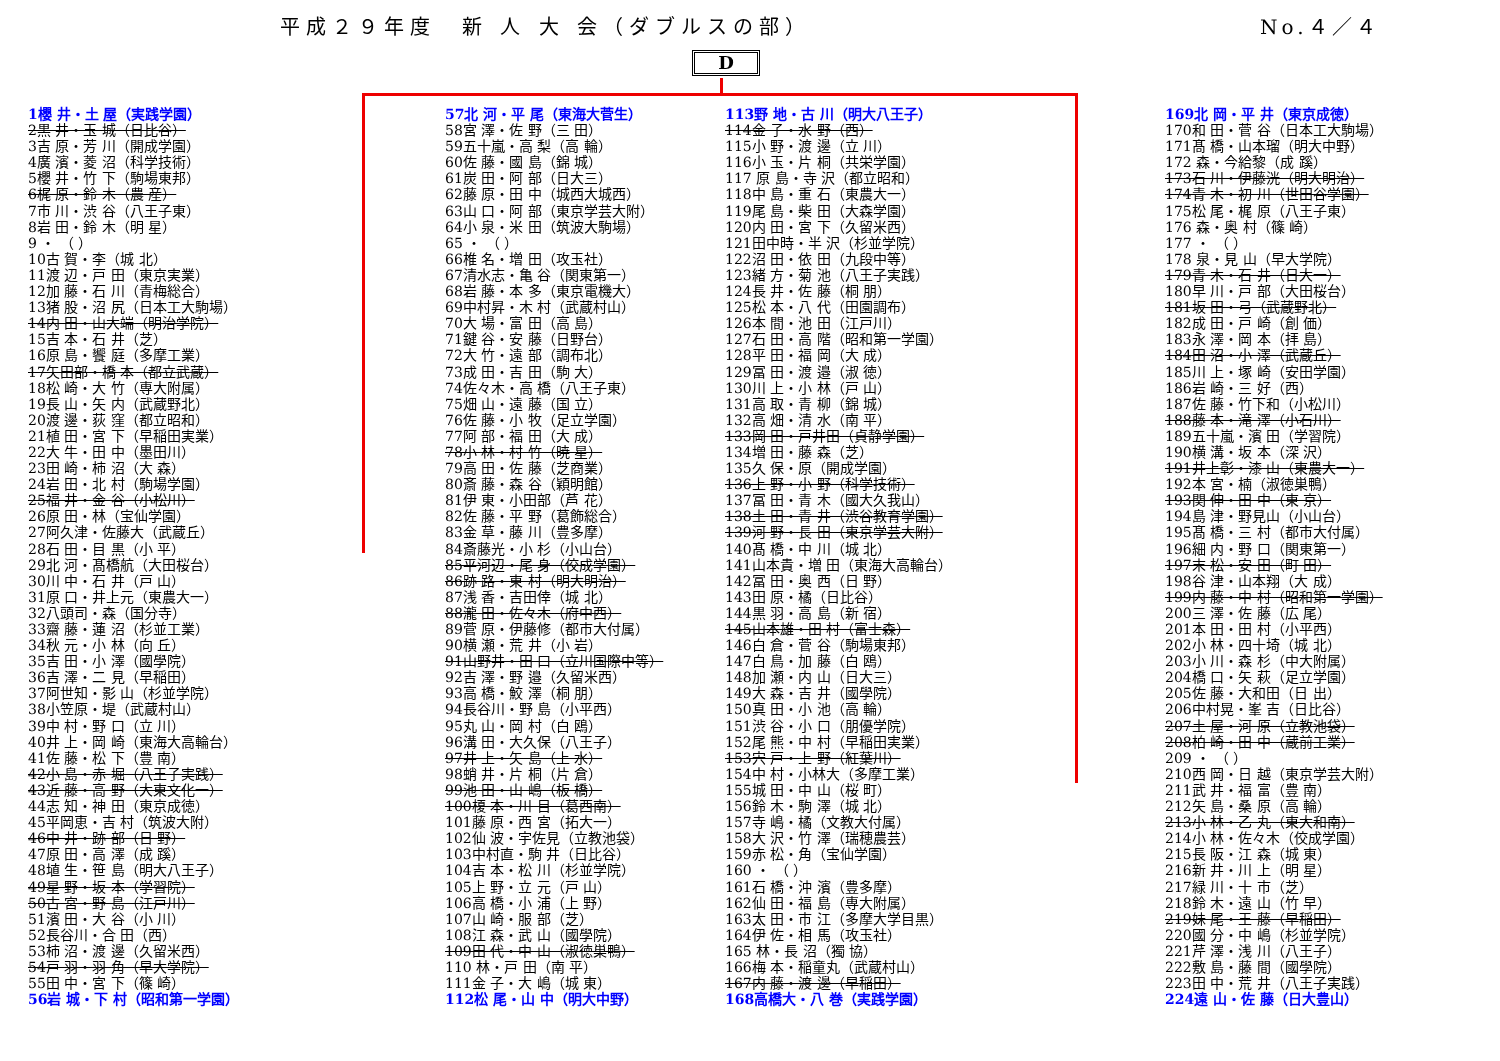平成２９年度　新 人 大 会（ダブルスの部） No.４／４
D
1櫻 井・土 屋（実践学園）
2黒 井・玉 城（日比谷）
3吉 原・芳 川（開成学園）
4廣 濱・菱 沼（科学技術）
5櫻 井・竹 下（駒場東邦）
6梶 原・鈴 木（農 産）
7市 川・渋 谷（八王子東）
8岩 田・鈴 木（明 星）
9 ・ （ ）
10古 賀・李（城 北）
11渡 辺・戸 田（東京実業）
12加 藤・石 川（青梅総合）
13猪 股・沼 尻（日本工大駒場）
14内 田・山大端（明治学院）
15吉 本・石 井（芝）
16原 島・饗 庭（多摩工業）
17矢田部・橋 本（都立武蔵）
18松 崎・大 竹（専大附属）
19長 山・矢 内（武蔵野北）
20渡 邊・荻 窪（都立昭和）
21植 田・宮 下（早稲田実業）
22大 牛・田 中（墨田川）
23田 崎・柿 沼（大 森）
24岩 田・北 村（駒場学園）
25福 井・金 谷（小松川）
26原 田・林（宝仙学園）
27阿久津・佐藤大（武蔵丘）
28石 田・目 黒（小 平）
29北 河・髙橋航（大田桜台）
30川 中・石 井（戸 山）
31原 口・井上元（東農大一）
32八頭司・森（国分寺）
33齋 藤・蓮 沼（杉並工業）
34秋 元・小 林（向 丘）
35吉 田・小 澤（國學院）
36吉 澤・二 見（早稲田）
37阿世知・影 山（杉並学院）
38小笠原・堤（武蔵村山）
39中 村・野 口（立 川）
40井 上・岡 崎（東海大高輪台）
41佐 藤・松 下（豊 南）
42小 島・赤 堀（八王子実践）
43近 藤・高 野（大東文化一）
44志 知・神 田（東京成徳）
45平岡恵・吉 村（筑波大附）
46中 井・跡 部（日 野）
47原 田・高 澤（成 蹊）
48埴 生・笹 島（明大八王子）
49星 野・坂 本（学習院）
50古 宮・野 島（江戸川）
51濱 田・大 谷（小 川）
52長谷川・合 田（西）
53柿 沼・渡 邊（久留米西）
54戸 羽・羽 角（早大学院）
55田 中・宮 下（篠 崎）
56岩 城・下 村（昭和第一学園）
57北 河・平 尾（東海大菅生）
58宮 澤・佐 野（三 田）
59五十嵐・高 梨（高 輪）
60佐 藤・國 島（錦 城）
61炭 田・阿 部（日大三）
62藤 原・田 中（城西大城西）
63山 口・阿 部（東京学芸大附）
64小 泉・米 田（筑波大駒場）
65 ・ （ ）
66椎 名・増 田（攻玉社）
67清水志・亀 谷（関東第一）
68岩 藤・本 多（東京電機大）
69中村昇・木 村（武蔵村山）
70大 場・富 田（高 島）
71鍵 谷・安 藤（日野台）
72大 竹・遠 部（調布北）
73成 田・吉 田（駒 大）
74佐々木・高 橋（八王子東）
75畑 山・遠 藤（国 立）
76佐 藤・小 牧（足立学園）
77阿 部・福 田（大 成）
78小 林・村 竹（暁 星）
79高 田・佐 藤（芝商業）
80斎 藤・森 谷（穎明館）
81伊 東・小田部（芦 花）
82佐 藤・平 野（葛飾総合）
83金 草・藤 川（豊多摩）
84斎藤光・小 杉（小山台）
85平河辺・尾 身（佼成学園）
86跡 路・東 村（明大明治）
87浅 香・吉田倖（城 北）
88瀧 田・佐々木（府中西）
89菅 原・伊藤修（都市大付属）
90横 瀬・荒 井（小 岩）
91山野井・田 口（立川国際中等）
92吉 澤・野 邉（久留米西）
93高 橋・鮫 澤（桐 朋）
94長谷川・野 島（小平西）
95丸 山・岡 村（白 鴎）
96溝 田・大久保（八王子）
97井 上・矢 島（上 水）
98蛸 井・片 桐（片 倉）
99池 田・山 嶋（板 橋）
100榎 本・川 目（葛西南）
101藤 原・西 宮（拓大一）
102仙 波・宇佐見（立教池袋）
103中村直・駒 井（日比谷）
104吉 本・松 川（杉並学院）
105上 野・立 元（戸 山）
106高 橋・小 浦（上 野）
107山 崎・服 部（芝）
108江 森・武 山（國學院）
109田 代・中 山（淑徳巣鴨）
110 林・戸 田（南 平）
111金 子・大 嶋（城 東）
112松 尾・山 中（明大中野）
113野 地・古 川（明大八王子）
114金 子・水 野（西）
115小 野・渡 邊（立 川）
116小 玉・片 桐（共栄学園）
117 原 島・寺 沢（都立昭和）
118中 島・重 石（東農大一）
119尾 島・柴 田（大森学園）
120内 田・宮 下（久留米西）
121田中時・半 沢（杉並学院）
122沼 田・依 田（九段中等）
123緒 方・菊 池（八王子実践）
124長 井・佐 藤（桐 朋）
125松 本・八 代（田園調布）
126本 間・池 田（江戸川）
127石 田・高 階（昭和第一学園）
128平 田・福 岡（大 成）
129冨 田・渡 邉（淑 徳）
130川 上・小 林（戸 山）
131高 取・青 柳（錦 城）
132高 畑・清 水（南 平）
133岡 田・戸井田（貞静学園）
134増 田・藤 森（芝）
135久 保・原（開成学園）
136上 野・小 野（科学技術）
137冨 田・青 木（國大久我山）
138土 田・青 井（渋谷教育学園）
139河 野・長 田（東京学芸大附）
140髙 橋・中 川（城 北）
141山本貴・増 田（東海大高輪台）
142冨 田・奥 西（日 野）
143田 原・橘（日比谷）
144黒 羽・高 島（新 宿）
145山本雄・田 村（富士森）
146白 倉・菅 谷（駒場東邦）
147白 鳥・加 藤（白 鴎）
148加 瀬・内 山（日大三）
149大 森・吉 井（國學院）
150真 田・小 池（高 輪）
151渋 谷・小 口（朋優学院）
152尾 熊・中 村（早稲田実業）
153宍 戸・上 野（紅葉川）
154中 村・小林大（多摩工業）
155城 田・中 山（桜 町）
156鈴 木・駒 澤（城 北）
157寺 嶋・橘（文教大付属）
158大 沢・竹 澤（瑞穂農芸）
159赤 松・角（宝仙学園）
160 ・ （ ）
161石 橋・沖 濱（豊多摩）
162仙 田・福 島（専大附属）
163太 田・市 江（多摩大学目黒）
164伊 佐・相 馬（攻玉社）
165 林・長 沼（獨 協）
166梅 本・稲童丸（武蔵村山）
167内 藤・渡 邊（早稲田）
168高橋大・八 巻（実践学園）
169北 岡・平 井（東京成徳）
170和 田・菅 谷（日本工大駒場）
171髙 橋・山本瑠（明大中野）
172 森・今給黎（成 蹊）
173石 川・伊藤洸（明大明治）
174青 木・初 川（世田谷学園）
175松 尾・梶 原（八王子東）
176 森・奥 村（篠 崎）
177 ・ （ ）
178 泉・見 山（早大学院）
179青 木・石 井（日大一）
180早 川・戸 部（大田桜台）
181坂 田・弓（武蔵野北）
182成 田・戸 崎（創 価）
183永 澤・岡 本（拝 島）
184田 沼・小 澤（武蔵丘）
185川 上・塚 崎（安田学園）
186岩 崎・三 好（西）
187佐 藤・竹下和（小松川）
188藤 本・滝 澤（小石川）
189五十嵐・濱 田（学習院）
190横 溝・坂 本（深 沢）
191井上彰・漆 山（東農大一）
192本 宮・楠（淑徳巣鴨）
193関 伸・田 中（東 京）
194島 津・野見山（小山台）
195髙 橋・三 村（都市大付属）
196細 内・野 口（関東第一）
197末 松・安 田（町 田）
198谷 津・山本翔（大 成）
199内 藤・中 村（昭和第一学園）
200三 澤・佐 藤（広 尾）
201本 田・田 村（小平西）
202小 林・四十埼（城 北）
203小 川・森 杉（中大附属）
204橋 口・矢 萩（足立学園）
205佐 藤・大和田（日 出）
206中村晃・峯 吉（日比谷）
207土 屋・河 原（立教池袋）
208柏 崎・田 中（蔵前工業）
209 ・ （ ）
210西 岡・日 越（東京学芸大附）
211武 井・福 富（豊 南）
212矢 島・桑 原（高 輪）
213小 林・乙 丸（東大和南）
214小 林・佐々木（佼成学園）
215長 阪・江 森（城 東）
216新 井・川 上（明 星）
217緑 川・十 市（芝）
218鈴 木・遠 山（竹 早）
219妹 尾・王 藤（早稲田）
220國 分・中 嶋（杉並学院）
221芹 澤・浅 川（八王子）
222敷 島・藤 間（國學院）
223田 中・荒 井（八王子実践）
224遠 山・佐 藤（日大豊山）